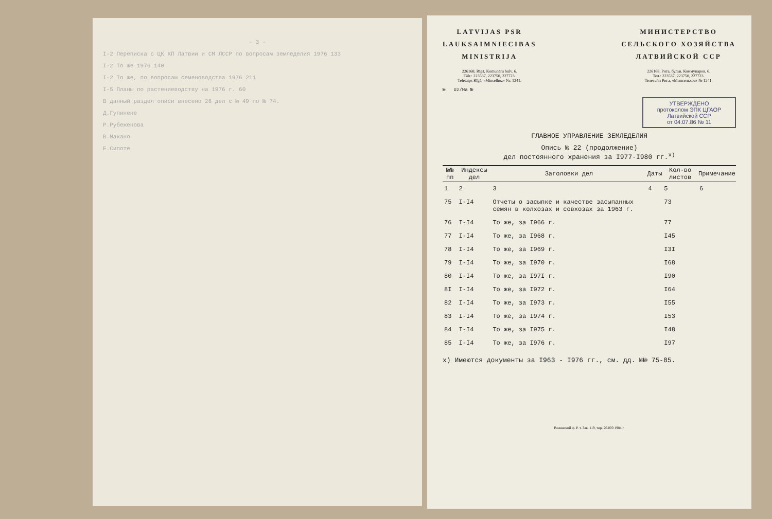- 3 -
I-2 Переписка с ЦК КП Латвии и СМ ЛССР по вопросам земледелия 1976 133
I-2 То же 1976 140
I-2 То же, по вопросам семеноводства 1976 211
I-5 Планы по растениеводству на 1976 г. 60
В данный раздел описи внесено 26 дел с № 49 по № 74.
Д.Гупинене
Р.Рубеженова
В.Макано
Е.Сипоте
LATVIJAS PSR
LAUKSAIMNIECIBAS
MINISTRIJA
226168, Rīgā, Komunāru bulv. 6.
Tālr.: 223537, 223750, 227723.
Teletaips Rīgā, «Minselhoz» Nr. 1241.
МИНИСТЕРСТВО
СЕЛЬСКОГО ХОЗЯЙСТВА
ЛАТВИЙСКОЙ ССР
226168, Рига, бульв. Коммунаров, 6.
Тел.: 223537, 223750, 227723.
Телетайп Рига, «Минсельхоз» № 1241.
№ Uz/На №
УТВЕРЖДЕНО
протоколом ЭПК ЦГАОР Латвийской ССР
от 04.07.86 № 11
ГЛАВНОЕ УПРАВЛЕНИЕ ЗЕМЛЕДЕЛИЯ
Опись № 22 (продолжение)
дел постоянного хранения за I977-I980 гг.<sup>x)</sup>
| №№ пп | Индексы дел | Заголовки дел | Даты | Кол-во листов | Примечание |
| --- | --- | --- | --- | --- | --- |
| 1 | 2 | 3 | 4 | 5 | 6 |
| 75 | I-I4 | Отчеты о засыпке и качестве засыпанных семян в колхозах и совхозах за 1963 г. | | 73 | |
| 76 | I-I4 | То же, за I966 г. | | 77 | |
| 77 | I-I4 | То же, за I968 г. | | I45 | |
| 78 | I-I4 | То же, за I969 г. | | I3I | |
| 79 | I-I4 | То же, за I970 г. | | I68 | |
| 80 | I-I4 | То же, за I97I г. | | I90 | |
| 8I | I-I4 | То же, за I972 г. | | I64 | |
| 82 | I-I4 | То же, за I973 г. | | I55 | |
| 83 | I-I4 | То же, за I974 г. | | I53 | |
| 84 | I-I4 | То же, за I975 г. | | I48 | |
| 85 | I-I4 | То же, за I976 г. | | I97 | |
x) Имеются документы за I963 - I976 гг., см. дд. №№ 75-85.
Вилянский ф. Р. т. Зак. 119, тир. 20.000 1984 г.